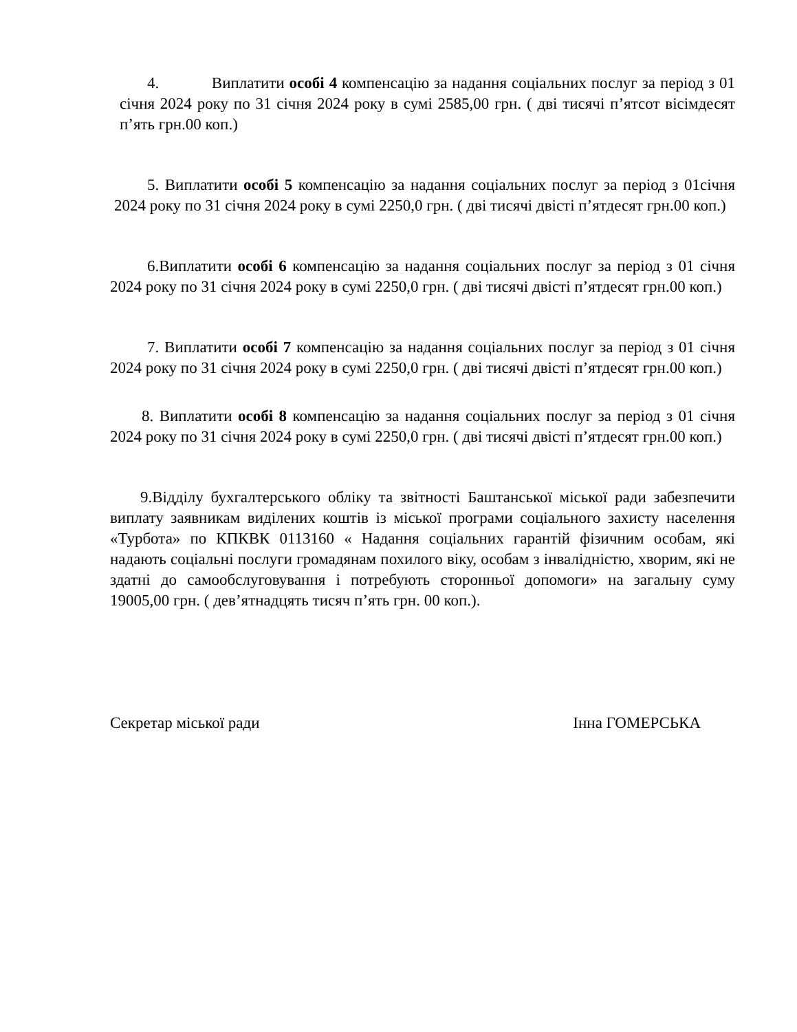4. Виплатити особі 4 компенсацію за надання соціальних послуг за період з 01 січня 2024 року по 31 січня 2024 року в сумі 2585,00 грн. ( дві тисячі п’ятсот вісімдесят п’ять грн.00 коп.)
5. Виплатити особі 5 компенсацію за надання соціальних послуг за період з 01січня 2024 року по 31 січня 2024 року в сумі 2250,0 грн. ( дві тисячі двісті п’ятдесят грн.00 коп.)
6.Виплатити особі 6 компенсацію за надання соціальних послуг за період з 01 січня 2024 року по 31 січня 2024 року в сумі 2250,0 грн. ( дві тисячі двісті п’ятдесят грн.00 коп.)
7. Виплатити особі 7 компенсацію за надання соціальних послуг за період з 01 січня 2024 року по 31 січня 2024 року в сумі 2250,0 грн. ( дві тисячі двісті п’ятдесят грн.00 коп.)
8. Виплатити особі 8 компенсацію за надання соціальних послуг за період з 01 січня 2024 року по 31 січня 2024 року в сумі 2250,0 грн. ( дві тисячі двісті п’ятдесят грн.00 коп.)
9.Відділу бухгалтерського обліку та звітності Баштанської міської ради забезпечити виплату заявникам виділених коштів із міської програми соціального захисту населення «Турбота» по КПКВК 0113160 « Надання соціальних гарантій фізичним особам, які надають соціальні послуги громадянам похилого віку, особам з інвалідністю, хворим, які не здатні до самообслуговування і потребують сторонньої допомоги» на загальну суму 19005,00 грн. ( дев’ятнадцять тисяч п’ять грн. 00 коп.).
Секретар міської ради Інна ГОМЕРСЬКА